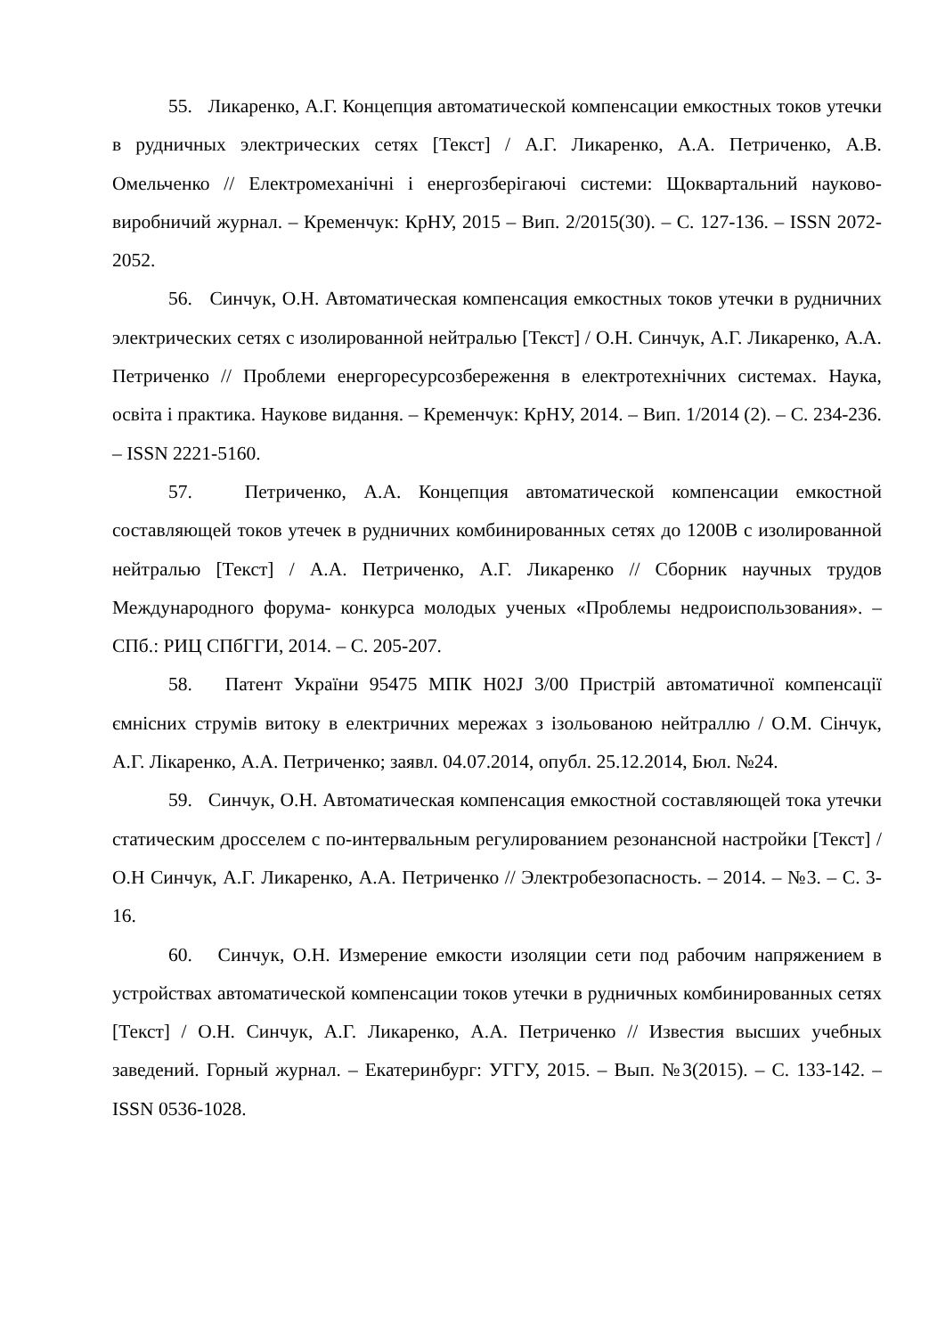55. Ликаренко, А.Г. Концепция автоматической компенсации емкостных токов утечки в рудничных электрических сетях [Текст] / А.Г. Ликаренко, А.А. Петриченко, А.В. Омельченко // Електромеханічні і енергозберігаючі системи: Щоквартальний науково-виробничий журнал. – Кременчук: КрНУ, 2015 – Вип. 2/2015(30). – С. 127-136. – ISSN 2072-2052.
56. Синчук, О.Н. Автоматическая компенсация емкостных токов утечки в рудничних электрических сетях с изолированной нейтралью [Текст] / О.Н. Синчук, А.Г. Ликаренко, А.А. Петриченко // Проблеми енергоресурсозбереження в електротехнічних системах. Наука, освіта і практика. Наукове видання. – Кременчук: КрНУ, 2014. – Вип. 1/2014 (2). – С. 234-236. – ISSN 2221-5160.
57. Петриченко, А.А. Концепция автоматической компенсации емкостной составляющей токов утечек в рудничних комбинированных сетях до 1200В с изолированной нейтралью [Текст] / А.А. Петриченко, А.Г. Ликаренко // Сборник научных трудов Международного форума- конкурса молодых ученых «Проблемы недроиспользования». – СПб.: РИЦ СПбГГИ, 2014. – С. 205-207.
58. Патент України 95475 МПК H02J 3/00 Пристрій автоматичної компенсації ємнісних струмів витоку в електричних мережах з ізольованою нейтраллю / О.М. Сінчук, А.Г. Лікаренко, А.А. Петриченко; заявл. 04.07.2014, опубл. 25.12.2014, Бюл. №24.
59. Синчук, О.Н. Автоматическая компенсация емкостной составляющей тока утечки статическим дросселем с по-интервальным регулированием резонансной настройки [Текст] / О.Н Синчук, А.Г. Ликаренко, А.А. Петриченко // Электробезопасность. – 2014. – №3. – С. 3-16.
60. Синчук, О.Н. Измерение емкости изоляции сети под рабочим напряжением в устройствах автоматической компенсации токов утечки в рудничных комбинированных сетях [Текст] / О.Н. Синчук, А.Г. Ликаренко, А.А. Петриченко // Известия высших учебных заведений. Горный журнал. – Екатеринбург: УГГУ, 2015. – Вып. №3(2015). – С. 133-142. – ISSN 0536-1028.